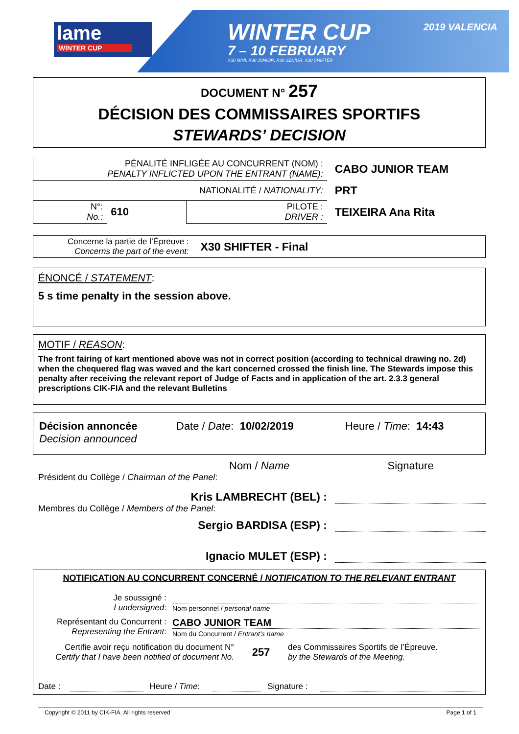lame
WINTER CUP
WINTER CUP 2019 VALENCIA
7 – 10 FEBRUARY
X30 MINI, X30 JUNIOR, X30 SENIOR, X30 SHIFTER
DOCUMENT N° 257
DÉCISION DES COMMISSAIRES SPORTIFS
STEWARDS’ DECISION
| PÉNALITÉ INFLIGÉE AU CONCURRENT (NOM) : PENALTY INFLICTED UPON THE ENTRANT (NAME): | | | CABO JUNIOR TEAM |
| NATIONALITÉ / NATIONALITY: | | | PRT |
| N°: No.: | 610 | PILOTE : DRIVER : | TEIXEIRA Ana Rita |
Concerne la partie de l’Épreuve :
Concerns the part of the event:
X30 SHIFTER - Final
ÉNONCÉ / STATEMENT:
5 s time penalty in the session above.
MOTIF / REASON:
The front fairing of kart mentioned above was not in correct position (according to technical drawing no. 2d) when the chequered flag was waved and the kart concerned crossed the finish line. The Stewards impose this penalty after receiving the relevant report of Judge of Facts and in application of the art. 2.3.3 general prescriptions CIK-FIA and the relevant Bulletins
Décision annoncée
Decision announced
Date / Date: 10/02/2019 Heure / Time: 14:43
Nom / Name Signature
Président du Collège / Chairman of the Panel:
Kris LAMBRECHT (BEL) :
Membres du Collège / Members of the Panel:
Sergio BARDISA (ESP) :
Ignacio MULET (ESP) :
NOTIFICATION AU CONCURRENT CONCERNÉ / NOTIFICATION TO THE RELEVANT ENTRANT
Je soussigné :
I undersigned:
Nom personnel / personal name
Représentant du Concurrent :
Representing the Entrant:
CABO JUNIOR TEAM
Nom du Concurrent / Entrant’s name
Certifie avoir reçu notification du document N°
Certify that I have been notified of document No.
257
des Commissaires Sportifs de l’Épreuve.
by the Stewards of the Meeting.
Date : Heure / Time: Signature :
Copyright © 2011 by CIK-FIA. All rights reserved Page 1 of 1